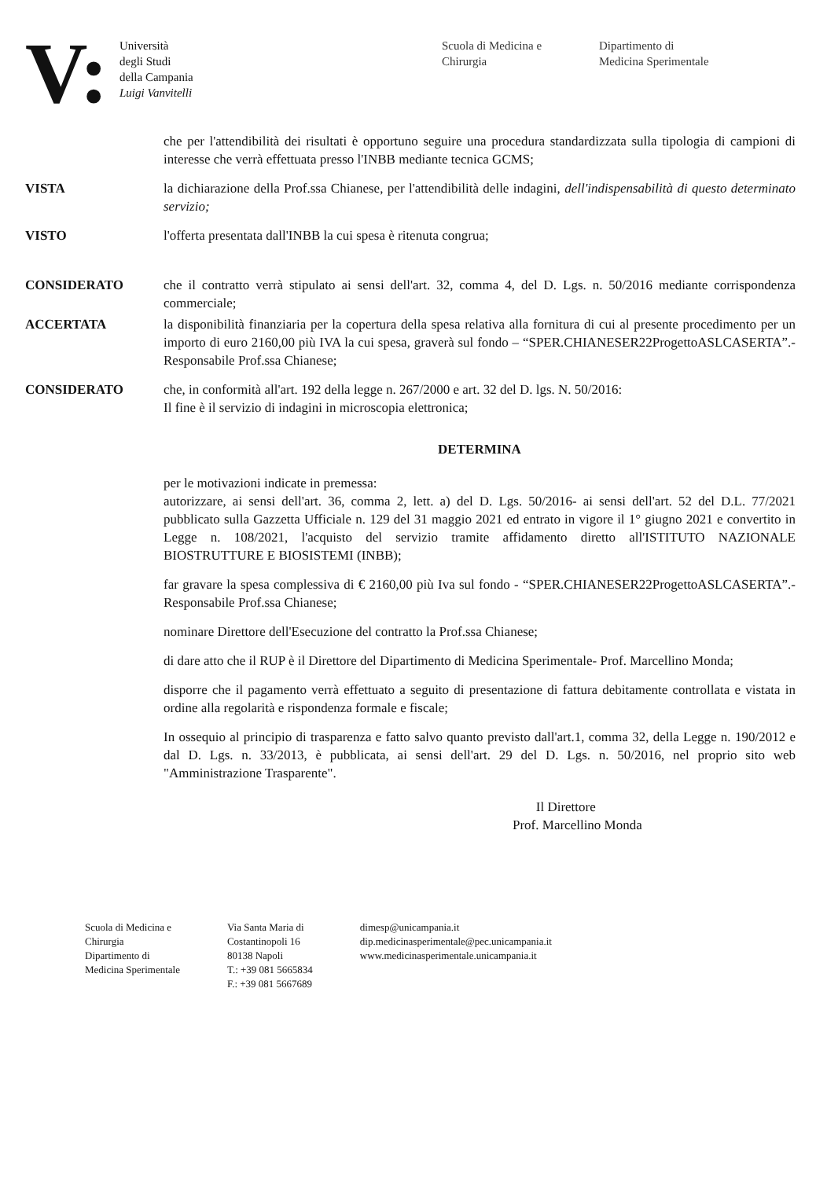V:
Università
degli Studi
della Campania
Luigi Vanvitelli
Scuola di Medicina e
Chirurgia
Dipartimento di
Medicina Sperimentale
che per l'attendibilità dei risultati è opportuno seguire una procedura standardizzata sulla tipologia di campioni di interesse che verrà effettuata presso l'INBB mediante tecnica GCMS;
VISTA la dichiarazione della Prof.ssa Chianese, per l'attendibilità delle indagini, dell'indispensabilità di questo determinato servizio;
VISTO l'offerta presentata dall'INBB la cui spesa è ritenuta congrua;
CONSIDERATO che il contratto verrà stipulato ai sensi dell'art. 32, comma 4, del D. Lgs. n. 50/2016 mediante corrispondenza commerciale;
ACCERTATA la disponibilità finanziaria per la copertura della spesa relativa alla fornitura di cui al presente procedimento per un importo di euro 2160,00 più IVA la cui spesa, graverà sul fondo – “SPER.CHIANESER22ProgettoASLCASERTA”.- Responsabile Prof.ssa Chianese;
CONSIDERATO che, in conformità all'art. 192 della legge n. 267/2000 e art. 32 del D. lgs. N. 50/2016:
Il fine è il servizio di indagini in microscopia elettronica;
DETERMINA
per le motivazioni indicate in premessa:
autorizzare, ai sensi dell'art. 36, comma 2, lett. a) del D. Lgs. 50/2016- ai sensi dell'art. 52 del D.L. 77/2021 pubblicato sulla Gazzetta Ufficiale n. 129 del 31 maggio 2021 ed entrato in vigore il 1° giugno 2021 e convertito in Legge n. 108/2021, l'acquisto del servizio tramite affidamento diretto all'ISTITUTO NAZIONALE BIOSTRUTTURE E BIOSISTEMI (INBB);
far gravare la spesa complessiva di € 2160,00 più Iva sul fondo - “SPER.CHIANESER22ProgettoASLCASERTA”.- Responsabile Prof.ssa Chianese;
nominare Direttore dell'Esecuzione del contratto la Prof.ssa Chianese;
di dare atto che il RUP è il Direttore del Dipartimento di Medicina Sperimentale- Prof. Marcellino Monda;
disporre che il pagamento verrà effettuato a seguito di presentazione di fattura debitamente controllata e vistata in ordine alla regolarità e rispondenza formale e fiscale;
In ossequio al principio di trasparenza e fatto salvo quanto previsto dall'art.1, comma 32, della Legge n. 190/2012 e dal D. Lgs. n. 33/2013, è pubblicata, ai sensi dell'art. 29 del D. Lgs. n. 50/2016, nel proprio sito web "Amministrazione Trasparente".
Il Direttore
Prof. Marcellino Monda
Scuola di Medicina e
Chirurgia
Dipartimento di
Medicina Sperimentale
Via Santa Maria di
Costantinopoli 16
80138 Napoli
T.: +39 081 5665834
F.: +39 081 5667689
dimesp@unicampania.it
dip.medicinasperimentale@pec.unicampania.it
www.medicinasperimentale.unicampania.it